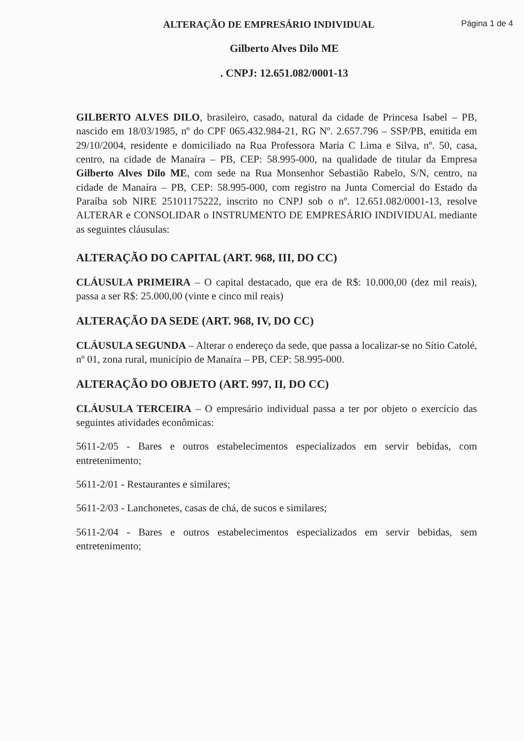ALTERAÇÃO DE EMPRESÁRIO INDIVIDUAL Página 1 de 4
Gilberto Alves Dilo ME
. CNPJ: 12.651.082/0001-13
GILBERTO ALVES DILO, brasileiro, casado, natural da cidade de Princesa Isabel – PB, nascido em 18/03/1985, nº do CPF 065.432.984-21, RG Nº. 2.657.796 – SSP/PB, emitida em 29/10/2004, residente e domiciliado na Rua Professora Maria C Lima e Silva, nº. 50, casa, centro, na cidade de Manaíra – PB, CEP: 58.995-000, na qualidade de titular da Empresa Gilberto Alves Dilo ME, com sede na Rua Monsenhor Sebastião Rabelo, S/N, centro, na cidade de Manaíra – PB, CEP: 58.995-000, com registro na Junta Comercial do Estado da Paraíba sob NIRE 25101175222, inscrito no CNPJ sob o nº. 12.651.082/0001-13, resolve ALTERAR e CONSOLIDAR o INSTRUMENTO DE EMPRESÁRIO INDIVIDUAL mediante as seguintes cláusulas:
ALTERAÇÃO DO CAPITAL (ART. 968, III, DO CC)
CLÁUSULA PRIMEIRA – O capital destacado, que era de R$: 10.000,00 (dez mil reais), passa a ser R$: 25.000,00 (vinte e cinco mil reais)
ALTERAÇÃO DA SEDE (ART. 968, IV, DO CC)
CLÁUSULA SEGUNDA – Alterar o endereço da sede, que passa a localizar-se no Sítio Catolé, nº 01, zona rural, município de Manaíra – PB, CEP: 58.995-000.
ALTERAÇÃO DO OBJETO (ART. 997, II, DO CC)
CLÁUSULA TERCEIRA – O empresário individual passa a ter por objeto o exercício das seguintes atividades econômicas:
5611-2/05 - Bares e outros estabelecimentos especializados em servir bebidas, com entretenimento;
5611-2/01 - Restaurantes e similares;
5611-2/03 - Lanchonetes, casas de chá, de sucos e similares;
5611-2/04 - Bares e outros estabelecimentos especializados em servir bebidas, sem entretenimento;